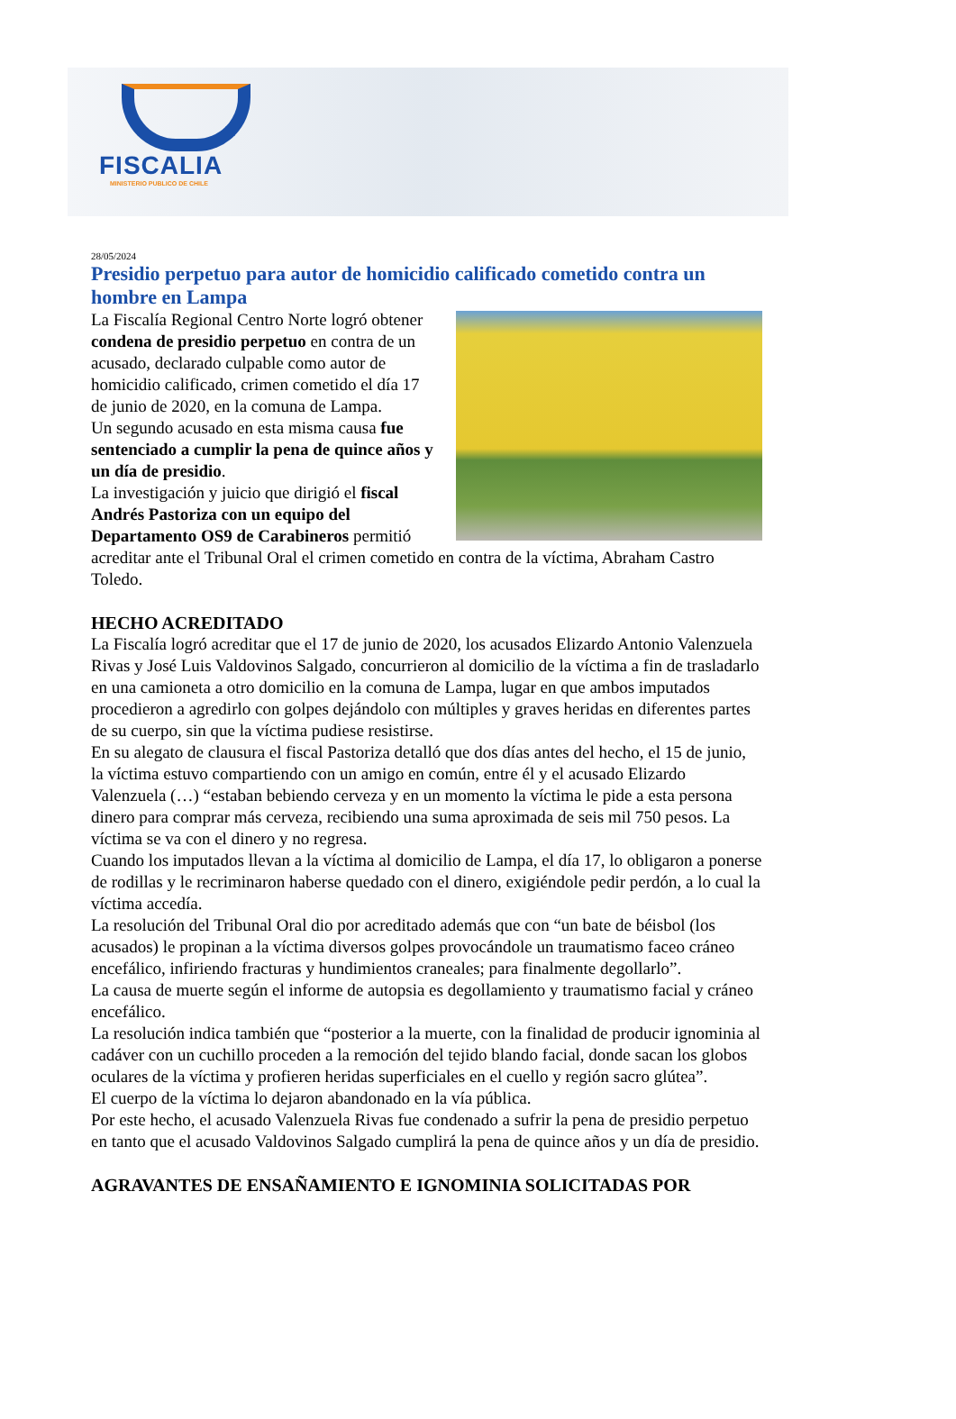FISCALIA
MINISTERIO PUBLICO DE CHILE
28/05/2024
Presidio perpetuo para autor de homicidio calificado cometido contra un hombre en Lampa
La Fiscalía Regional Centro Norte logró obtener condena de presidio perpetuo en contra de un acusado, declarado culpable como autor de homicidio calificado, crimen cometido el día 17 de junio de 2020, en la comuna de Lampa.
Un segundo acusado en esta misma causa fue sentenciado a cumplir la pena de quince años y un día de presidio.
La investigación y juicio que dirigió el fiscal Andrés Pastoriza con un equipo del Departamento OS9 de Carabineros permitió acreditar ante el Tribunal Oral el crimen cometido en contra de la víctima, Abraham Castro Toledo.
HECHO ACREDITADO
La Fiscalía logró acreditar que el 17 de junio de 2020, los acusados Elizardo Antonio Valenzuela Rivas y José Luis Valdovinos Salgado, concurrieron al domicilio de la víctima a fin de trasladarlo en una camioneta a otro domicilio en la comuna de Lampa, lugar en que ambos imputados procedieron a agredirlo con golpes dejándolo con múltiples y graves heridas en diferentes partes de su cuerpo, sin que la víctima pudiese resistirse.
En su alegato de clausura el fiscal Pastoriza detalló que dos días antes del hecho, el 15 de junio, la víctima estuvo compartiendo con un amigo en común, entre él y el acusado Elizardo Valenzuela (…) “estaban bebiendo cerveza y en un momento la víctima le pide a esta persona dinero para comprar más cerveza, recibiendo una suma aproximada de seis mil 750 pesos. La víctima se va con el dinero y no regresa.
Cuando los imputados llevan a la víctima al domicilio de Lampa, el día 17, lo obligaron a ponerse de rodillas y le recriminaron haberse quedado con el dinero, exigiéndole pedir perdón, a lo cual la víctima accedía.
La resolución del Tribunal Oral dio por acreditado además que con “un bate de béisbol (los acusados) le propinan a la víctima diversos golpes provocándole un traumatismo faceo cráneo encefálico, infiriendo fracturas y hundimientos craneales; para finalmente degollarlo”.
La causa de muerte según el informe de autopsia es degollamiento y traumatismo facial y cráneo encefálico.
La resolución indica también que “posterior a la muerte, con la finalidad de producir ignominia al cadáver con un cuchillo proceden a la remoción del tejido blando facial, donde sacan los globos oculares de la víctima y profieren heridas superficiales en el cuello y región sacro glútea”.
El cuerpo de la víctima lo dejaron abandonado en la vía pública.
Por este hecho, el acusado Valenzuela Rivas fue condenado a sufrir la pena de presidio perpetuo en tanto que el acusado Valdovinos Salgado cumplirá la pena de quince años y un día de presidio.
AGRAVANTES DE ENSAÑAMIENTO E IGNOMINIA SOLICITADAS POR